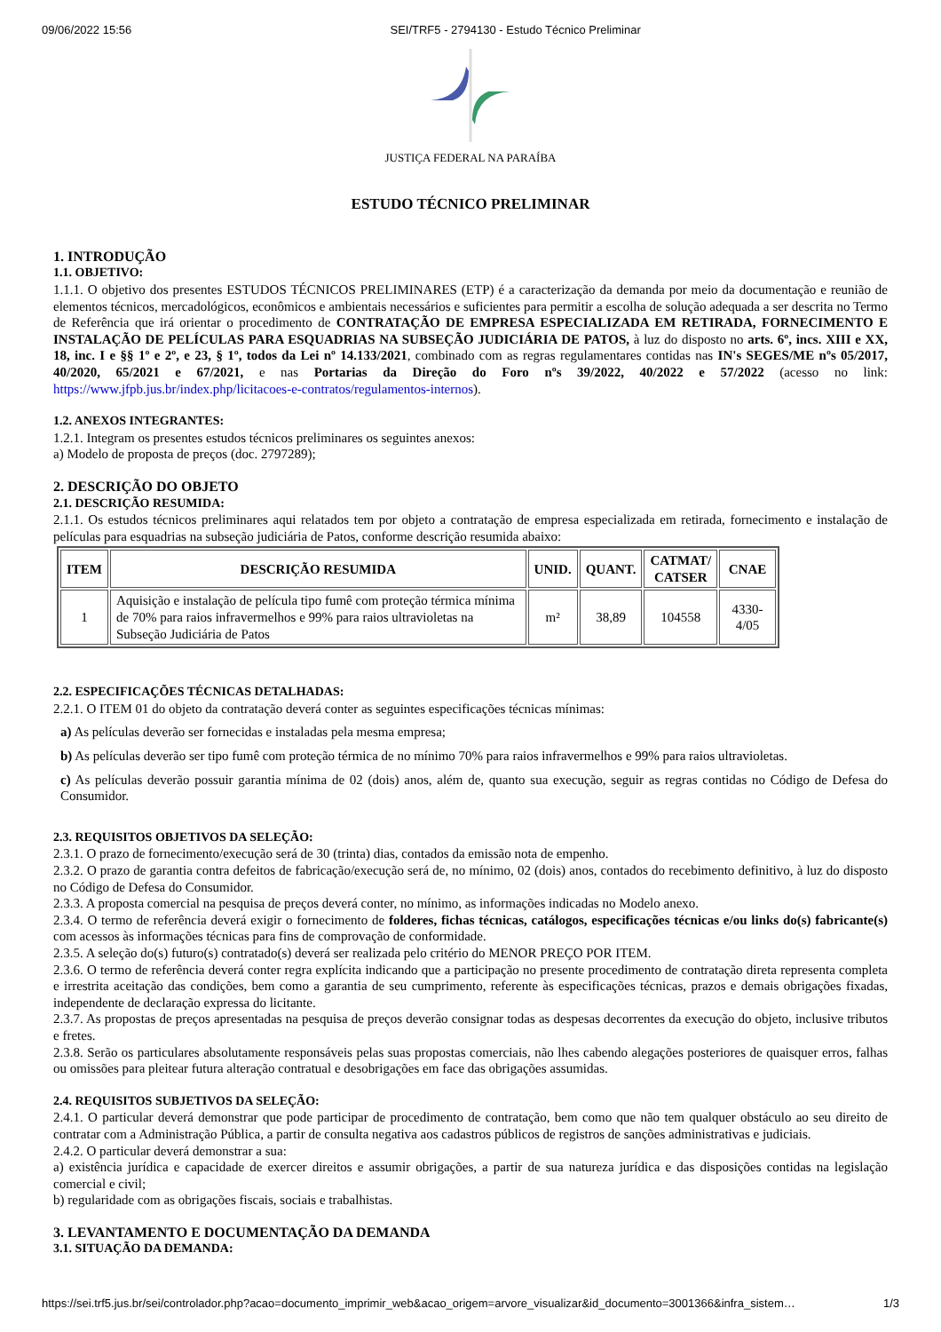09/06/2022 15:56 SEI/TRF5 - 2794130 - Estudo Técnico Preliminar
JUSTIÇA FEDERAL NA PARAÍBA
ESTUDO TÉCNICO PRELIMINAR
1. INTRODUÇÃO
1.1. OBJETIVO:
1.1.1. O objetivo dos presentes ESTUDOS TÉCNICOS PRELIMINARES (ETP) é a caracterização da demanda por meio da documentação e reunião de elementos técnicos, mercadológicos, econômicos e ambientais necessários e suficientes para permitir a escolha de solução adequada a ser descrita no Termo de Referência que irá orientar o procedimento de CONTRATAÇÃO DE EMPRESA ESPECIALIZADA EM RETIRADA, FORNECIMENTO E INSTALAÇÃO DE PELÍCULAS PARA ESQUADRIAS NA SUBSEÇÃO JUDICIÁRIA DE PATOS, à luz do disposto no arts. 6º, incs. XIII e XX, 18, inc. I e §§ 1º e 2º, e 23, § 1º, todos da Lei nº 14.133/2021, combinado com as regras regulamentares contidas nas IN's SEGES/ME nºs 05/2017, 40/2020, 65/2021 e 67/2021, e nas Portarias da Direção do Foro nºs 39/2022, 40/2022 e 57/2022 (acesso no link: https://www.jfpb.jus.br/index.php/licitacoes-e-contratos/regulamentos-internos).
1.2. ANEXOS INTEGRANTES:
1.2.1. Integram os presentes estudos técnicos preliminares os seguintes anexos:
a) Modelo de proposta de preços (doc. 2797289);
2. DESCRIÇÃO DO OBJETO
2.1. DESCRIÇÃO RESUMIDA:
2.1.1. Os estudos técnicos preliminares aqui relatados tem por objeto a contratação de empresa especializada em retirada, fornecimento e instalação de películas para esquadrias na subseção judiciária de Patos, conforme descrição resumida abaixo:
| ITEM | DESCRIÇÃO RESUMIDA | UNID. | QUANT. | CATMAT/ CATSER | CNAE |
| --- | --- | --- | --- | --- | --- |
| 1 | Aquisição e instalação de película tipo fumê com proteção térmica mínima de 70% para raios infravermelhos e 99% para raios ultravioletas na Subseção Judiciária de Patos | m² | 38,89 | 104558 | 4330-4/05 |
2.2. ESPECIFICAÇÕES TÉCNICAS DETALHADAS:
2.2.1. O ITEM 01 do objeto da contratação deverá conter as seguintes especificações técnicas mínimas:
a) As películas deverão ser fornecidas e instaladas pela mesma empresa;
b) As películas deverão ser tipo fumê com proteção térmica de no mínimo 70% para raios infravermelhos e 99% para raios ultravioletas.
c) As películas deverão possuir garantia mínima de 02 (dois) anos, além de, quanto sua execução, seguir as regras contidas no Código de Defesa do Consumidor.
2.3. REQUISITOS OBJETIVOS DA SELEÇÃO:
2.3.1. O prazo de fornecimento/execução será de 30 (trinta) dias, contados da emissão nota de empenho.
2.3.2. O prazo de garantia contra defeitos de fabricação/execução será de, no mínimo, 02 (dois) anos, contados do recebimento definitivo, à luz do disposto no Código de Defesa do Consumidor.
2.3.3. A proposta comercial na pesquisa de preços deverá conter, no mínimo, as informações indicadas no Modelo anexo.
2.3.4. O termo de referência deverá exigir o fornecimento de folderes, fichas técnicas, catálogos, especificações técnicas e/ou links do(s) fabricante(s) com acessos às informações técnicas para fins de comprovação de conformidade.
2.3.5. A seleção do(s) futuro(s) contratado(s) deverá ser realizada pelo critério do MENOR PREÇO POR ITEM.
2.3.6. O termo de referência deverá conter regra explícita indicando que a participação no presente procedimento de contratação direta representa completa e irrestrita aceitação das condições, bem como a garantia de seu cumprimento, referente às especificações técnicas, prazos e demais obrigações fixadas, independente de declaração expressa do licitante.
2.3.7. As propostas de preços apresentadas na pesquisa de preços deverão consignar todas as despesas decorrentes da execução do objeto, inclusive tributos e fretes.
2.3.8. Serão os particulares absolutamente responsáveis pelas suas propostas comerciais, não lhes cabendo alegações posteriores de quaisquer erros, falhas ou omissões para pleitear futura alteração contratual e desobrigações em face das obrigações assumidas.
2.4. REQUISITOS SUBJETIVOS DA SELEÇÃO:
2.4.1. O particular deverá demonstrar que pode participar de procedimento de contratação, bem como que não tem qualquer obstáculo ao seu direito de contratar com a Administração Pública, a partir de consulta negativa aos cadastros públicos de registros de sanções administrativas e judiciais.
2.4.2. O particular deverá demonstrar a sua:
a) existência jurídica e capacidade de exercer direitos e assumir obrigações, a partir de sua natureza jurídica e das disposições contidas na legislação comercial e civil;
b) regularidade com as obrigações fiscais, sociais e trabalhistas.
3. LEVANTAMENTO E DOCUMENTAÇÃO DA DEMANDA
3.1. SITUAÇÃO DA DEMANDA:
https://sei.trf5.jus.br/sei/controlador.php?acao=documento_imprimir_web&acao_origem=arvore_visualizar&id_documento=3001366&infra_sistem… 1/3